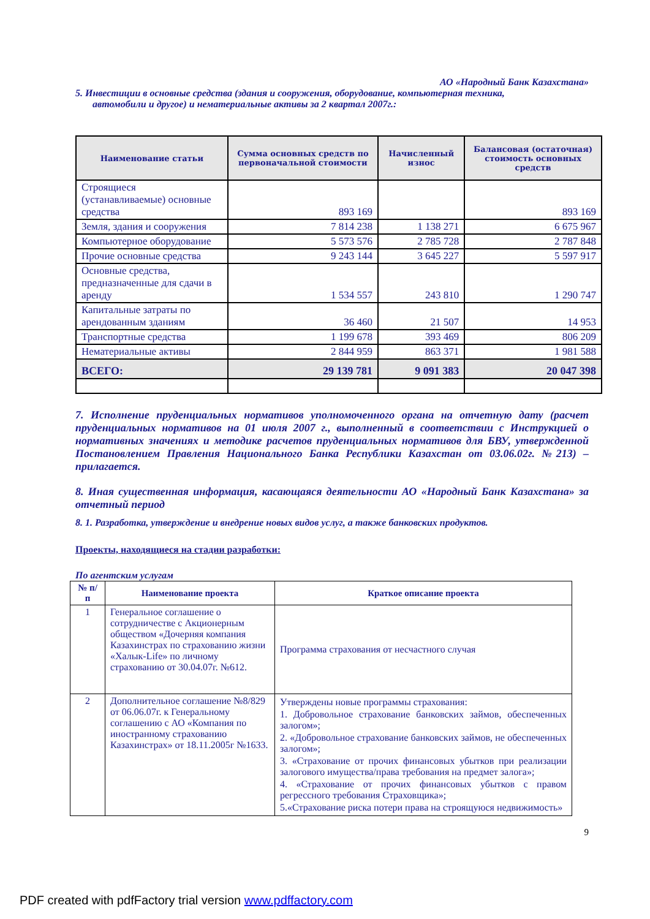АО «Народный Банк Казахстана»
5. Инвестиции в основные средства (здания и сооружения, оборудование, компьютерная техника,
автомобили и другое) и нематериальные активы за 2 квартал 2007г.:
| Наименование статьи | Сумма основных средств по первоначальной стоимости | Начисленный износ | Балансовая (остаточная) стоимость основных средств |
| --- | --- | --- | --- |
| Строящиеся (устанавливаемые) основные средства | 893 169 | | 893 169 |
| Земля, здания и сооружения | 7 814 238 | 1 138 271 | 6 675 967 |
| Компьютерное оборудование | 5 573 576 | 2 785 728 | 2 787 848 |
| Прочие основные средства | 9 243 144 | 3 645 227 | 5 597 917 |
| Основные средства, предназначенные для сдачи в аренду | 1 534 557 | 243 810 | 1 290 747 |
| Капитальные затраты по арендованным зданиям | 36 460 | 21 507 | 14 953 |
| Транспортные средства | 1 199 678 | 393 469 | 806 209 |
| Нематериальные активы | 2 844 959 | 863 371 | 1 981 588 |
| ВСЕГО: | 29 139 781 | 9 091 383 | 20 047 398 |
7. Исполнение пруденциальных нормативов уполномоченного органа на отчетную дату (расчет пруденциальных нормативов на 01 июля 2007 г., выполненный в соответствии с Инструкцией о нормативных значениях и методике расчетов пруденциальных нормативов для БВУ, утвержденной Постановлением Правления Национального Банка Республики Казахстан от 03.06.02г. №213) – прилагается.
8. Иная существенная информация, касающаяся деятельности АО «Народный Банк Казахстана» за отчетный период
8. 1. Разработка, утверждение и внедрение новых видов услуг, а также банковских продуктов.
Проекты, находящиеся на стадии разработки:
По агентским услугам
| № п/п | Наименование проекта | Краткое описание проекта |
| --- | --- | --- |
| 1 | Генеральное соглашение о сотрудничестве с Акционерным обществом «Дочерняя компания Казахинстрах по страхованию жизни «Халык-Life» по личному страхованию от 30.04.07г. №612. | Программа страхования от несчастного случая |
| 2 | Дополнительное соглашение №8/829 от 06.06.07г. к Генеральному соглашению с АО «Компания по иностранному страхованию Казахинстрах» от 18.11.2005г №1633. | Утверждены новые программы страхования: 1. Добровольное страхование банковских займов, обеспеченных залогом»; 2. «Добровольное страхование банковских займов, не обеспеченных залогом»; 3. «Страхование от прочих финансовых убытков при реализации залогового имущества/права требования на предмет залога»; 4. «Страхование от прочих финансовых убытков с правом регрессного требования Страховщика»; 5.«Страхование риска потери права на строящуюся недвижимость» |
9
PDF created with pdfFactory trial version www.pdffactory.com